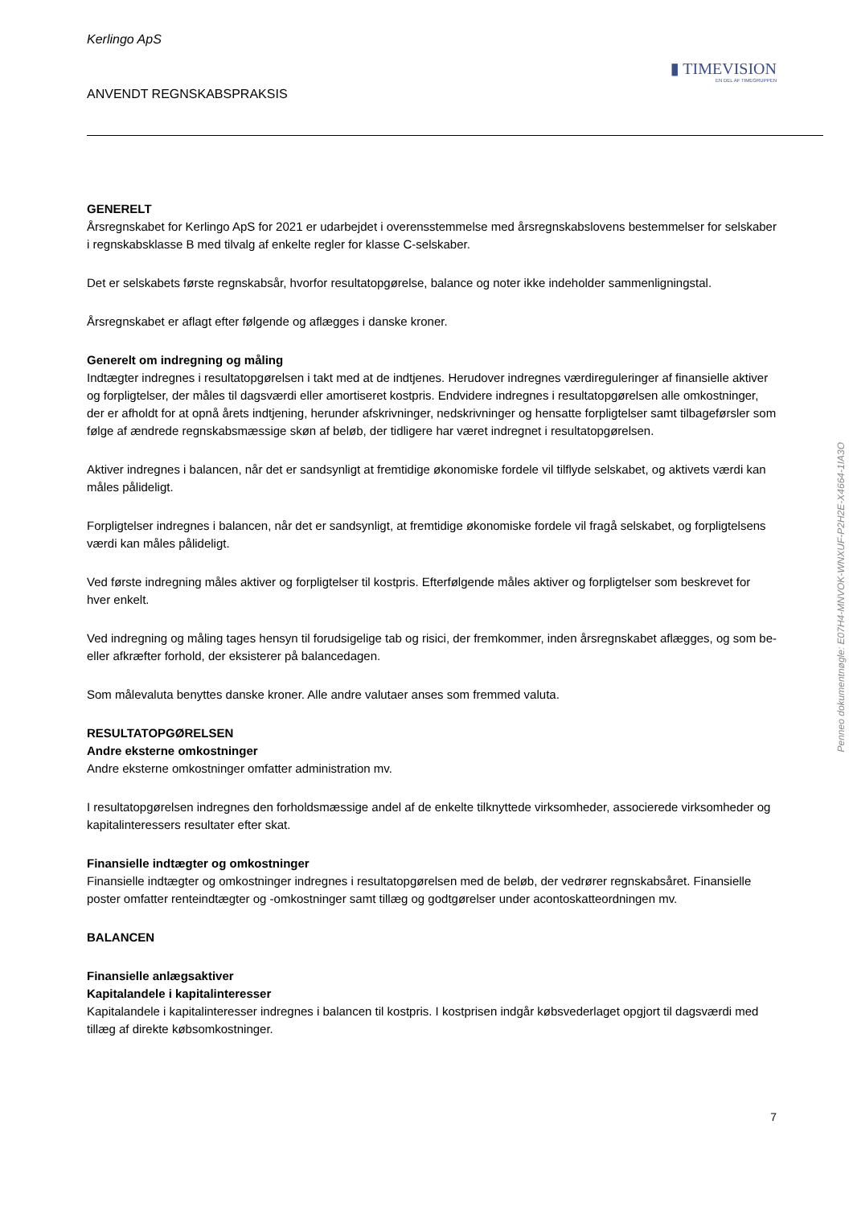Kerlingo ApS
ANVENDT REGNSKABSPRAKSIS
▮ TIMEVISION
EN DEL AF TIMEGRUPPEN
GENERELT
Årsregnskabet for Kerlingo ApS for 2021 er udarbejdet i overensstemmelse med årsregnskabslovens bestemmelser for selskaber i regnskabsklasse B med tilvalg af enkelte regler for klasse C-selskaber.
Det er selskabets første regnskabsår, hvorfor resultatopgørelse, balance og noter ikke indeholder sammenligningstal.
Årsregnskabet er aflagt efter følgende og aflægges i danske kroner.
Generelt om indregning og måling
Indtægter indregnes i resultatopgørelsen i takt med at de indtjenes. Herudover indregnes værdireguleringer af finansielle aktiver og forpligtelser, der måles til dagsværdi eller amortiseret kostpris. Endvidere indregnes i resultatopgørelsen alle omkostninger, der er afholdt for at opnå årets indtjening, herunder afskrivninger, nedskrivninger og hensatte forpligtelser samt tilbageførsler som følge af ændrede regnskabsmæssige skøn af beløb, der tidligere har været indregnet i resultatopgørelsen.
Aktiver indregnes i balancen, når det er sandsynligt at fremtidige økonomiske fordele vil tilflyde selskabet, og aktivets værdi kan måles pålideligt.
Forpligtelser indregnes i balancen, når det er sandsynligt, at fremtidige økonomiske fordele vil fragå selskabet, og forpligtelsens værdi kan måles pålideligt.
Ved første indregning måles aktiver og forpligtelser til kostpris. Efterfølgende måles aktiver og forpligtelser som beskrevet for hver enkelt.
Ved indregning og måling tages hensyn til forudsigelige tab og risici, der fremkommer, inden årsregnskabet aflægges, og som be- eller afkræfter forhold, der eksisterer på balancedagen.
Som målevaluta benyttes danske kroner. Alle andre valutaer anses som fremmed valuta.
RESULTATOPGØRELSEN
Andre eksterne omkostninger
Andre eksterne omkostninger omfatter administration mv.
I resultatopgørelsen indregnes den forholdsmæssige andel af de enkelte tilknyttede virksomheder, associerede virksomheder og kapitalinteressers resultater efter skat.
Finansielle indtægter og omkostninger
Finansielle indtægter og omkostninger indregnes i resultatopgørelsen med de beløb, der vedrører regnskabsåret. Finansielle poster omfatter renteindtægter og -omkostninger samt tillæg og godtgørelser under acontoskatteordningen mv.
BALANCEN
Finansielle anlægsaktiver
Kapitalandele i kapitalinteresser
Kapitalandele i kapitalinteresser indregnes i balancen til kostpris. I kostprisen indgår købsvederlaget opgjort til dagsværdi med tillæg af direkte købsomkostninger.
7
Penneo dokumentnøgle: E07H4-MNVOK-WNXUF-P2H2E-X4664-1IA3O